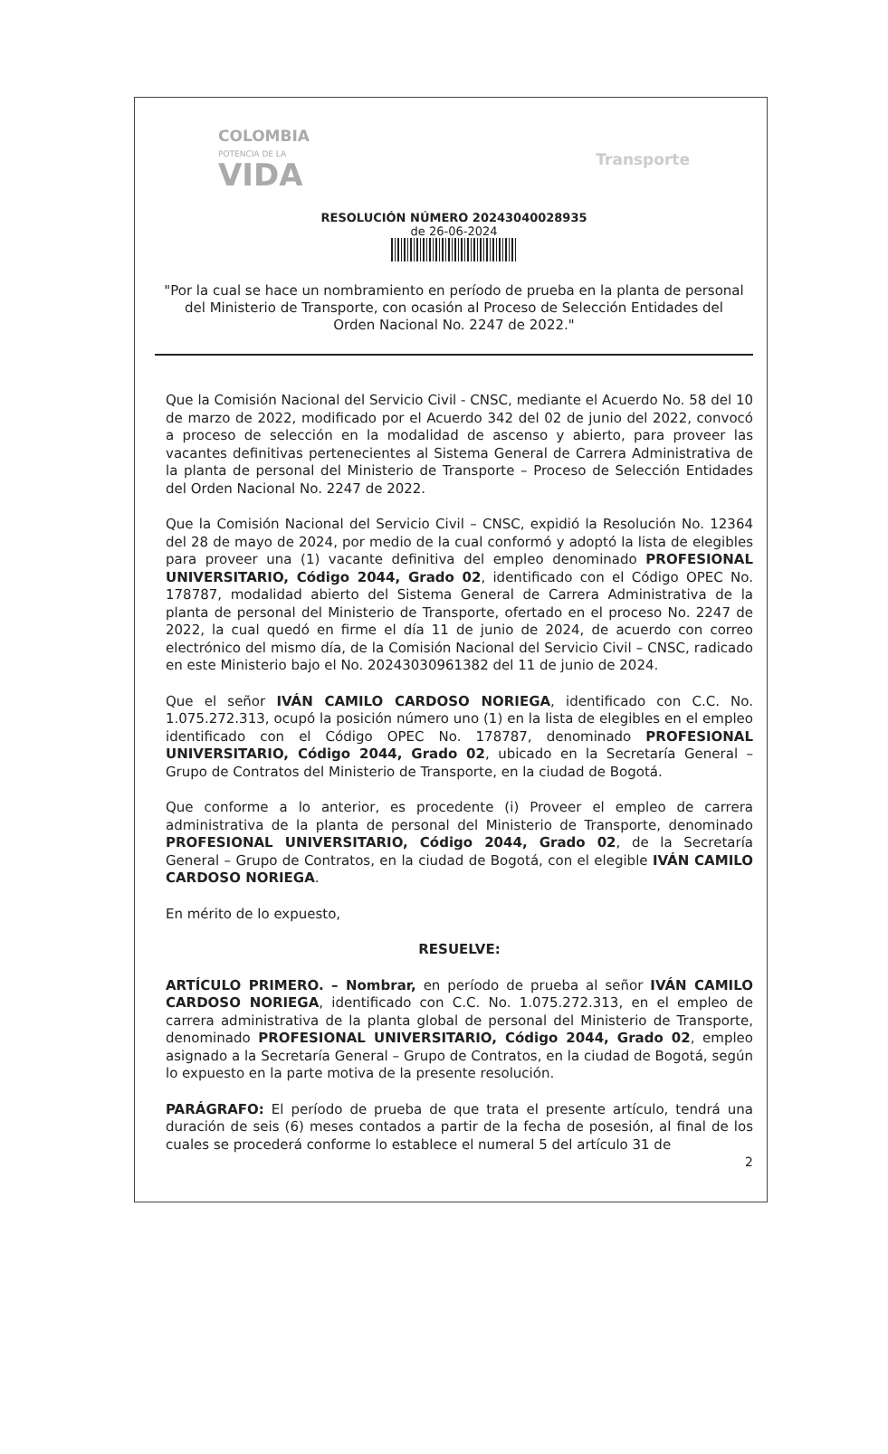COLOMBIA
POTENCIA DE LA
VIDA
Transporte
RESOLUCIÓN NÚMERO 20243040028935
de 26-06-2024
"Por la cual se hace un nombramiento en período de prueba en la planta de personal del Ministerio de Transporte, con ocasión al Proceso de Selección Entidades del Orden Nacional No. 2247 de 2022."
Que la Comisión Nacional del Servicio Civil - CNSC, mediante el Acuerdo No. 58 del 10 de marzo de 2022, modificado por el Acuerdo 342 del 02 de junio del 2022, convocó a proceso de selección en la modalidad de ascenso y abierto, para proveer las vacantes definitivas pertenecientes al Sistema General de Carrera Administrativa de la planta de personal del Ministerio de Transporte – Proceso de Selección Entidades del Orden Nacional No. 2247 de 2022.
Que la Comisión Nacional del Servicio Civil – CNSC, expidió la Resolución No. 12364 del 28 de mayo de 2024, por medio de la cual conformó y adoptó la lista de elegibles para proveer una (1) vacante definitiva del empleo denominado PROFESIONAL UNIVERSITARIO, Código 2044, Grado 02, identificado con el Código OPEC No. 178787, modalidad abierto del Sistema General de Carrera Administrativa de la planta de personal del Ministerio de Transporte, ofertado en el proceso No. 2247 de 2022, la cual quedó en firme el día 11 de junio de 2024, de acuerdo con correo electrónico del mismo día, de la Comisión Nacional del Servicio Civil – CNSC, radicado en este Ministerio bajo el No. 20243030961382 del 11 de junio de 2024.
Que el señor IVÁN CAMILO CARDOSO NORIEGA, identificado con C.C. No. 1.075.272.313, ocupó la posición número uno (1) en la lista de elegibles en el empleo identificado con el Código OPEC No. 178787, denominado PROFESIONAL UNIVERSITARIO, Código 2044, Grado 02, ubicado en la Secretaría General – Grupo de Contratos del Ministerio de Transporte, en la ciudad de Bogotá.
Que conforme a lo anterior, es procedente (i) Proveer el empleo de carrera administrativa de la planta de personal del Ministerio de Transporte, denominado PROFESIONAL UNIVERSITARIO, Código 2044, Grado 02, de la Secretaría General – Grupo de Contratos, en la ciudad de Bogotá, con el elegible IVÁN CAMILO CARDOSO NORIEGA.
En mérito de lo expuesto,
RESUELVE:
ARTÍCULO PRIMERO. – Nombrar, en período de prueba al señor IVÁN CAMILO CARDOSO NORIEGA, identificado con C.C. No. 1.075.272.313, en el empleo de carrera administrativa de la planta global de personal del Ministerio de Transporte, denominado PROFESIONAL UNIVERSITARIO, Código 2044, Grado 02, empleo asignado a la Secretaría General – Grupo de Contratos, en la ciudad de Bogotá, según lo expuesto en la parte motiva de la presente resolución.
PARÁGRAFO: El período de prueba de que trata el presente artículo, tendrá una duración de seis (6) meses contados a partir de la fecha de posesión, al final de los cuales se procederá conforme lo establece el numeral 5 del artículo 31 de
2